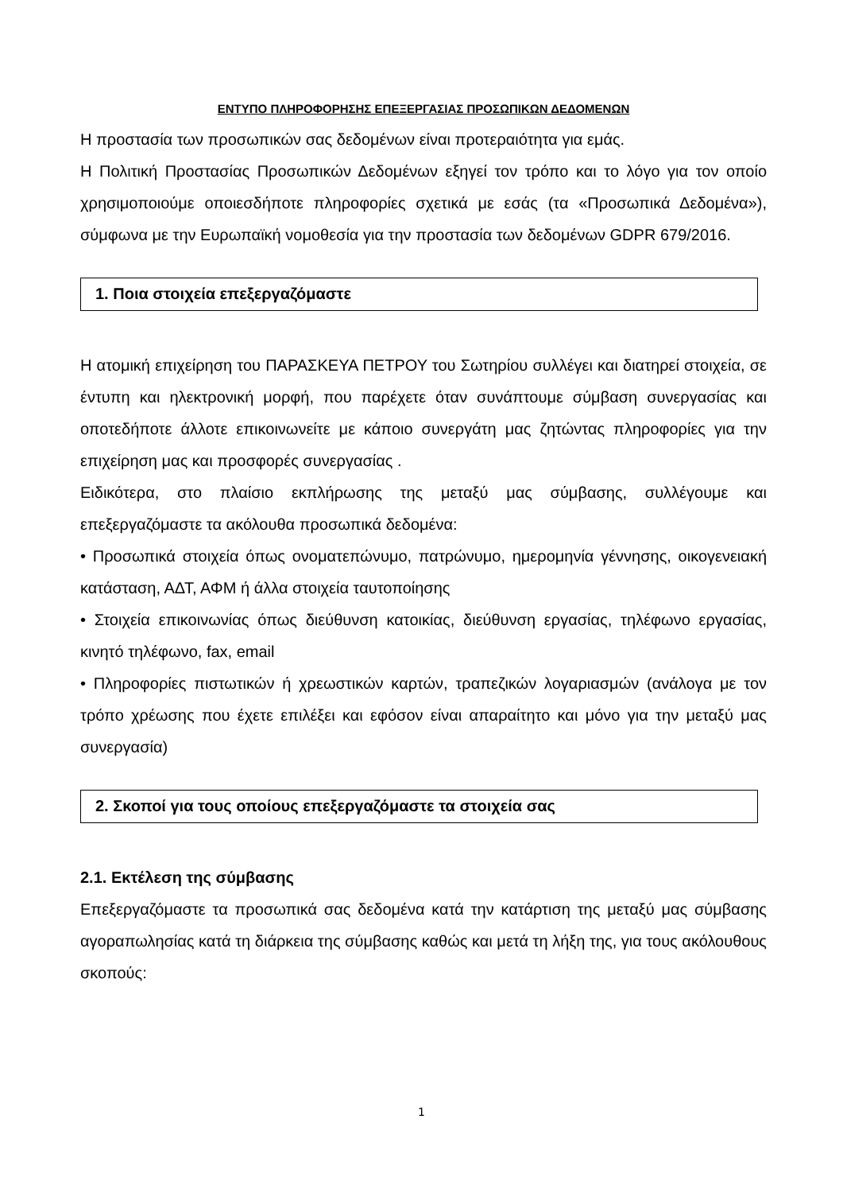ΕΝΤΥΠΟ ΠΛΗΡΟΦΟΡΗΣΗΣ ΕΠΕΞΕΡΓΑΣΙΑΣ ΠΡΟΣΩΠΙΚΩΝ ΔΕΔΟΜΕΝΩΝ
Η προστασία των προσωπικών σας δεδομένων είναι προτεραιότητα για εμάς.
Η Πολιτική Προστασίας Προσωπικών Δεδομένων εξηγεί τον τρόπο και το λόγο για τον οποίο χρησιμοποιούμε οποιεσδήποτε πληροφορίες σχετικά με εσάς (τα «Προσωπικά Δεδομένα»), σύμφωνα με την Ευρωπαϊκή νομοθεσία για την προστασία των δεδομένων GDPR 679/2016.
1. Ποια στοιχεία επεξεργαζόμαστε
Η ατομική επιχείρηση του ΠΑΡΑΣΚΕΥΑ ΠΕΤΡΟΥ του Σωτηρίου συλλέγει και διατηρεί στοιχεία, σε έντυπη και ηλεκτρονική μορφή, που παρέχετε όταν συνάπτουμε σύμβαση συνεργασίας και οποτεδήποτε άλλοτε επικοινωνείτε με κάποιο συνεργάτη μας ζητώντας πληροφορίες για την επιχείρηση μας και προσφορές συνεργασίας .
Ειδικότερα, στο πλαίσιο εκπλήρωσης της μεταξύ μας σύμβασης, συλλέγουμε και επεξεργαζόμαστε τα ακόλουθα προσωπικά δεδομένα:
• Προσωπικά στοιχεία όπως ονοματεπώνυμο, πατρώνυμο, ημερομηνία γέννησης, οικογενειακή κατάσταση, ΑΔΤ, ΑΦΜ ή άλλα στοιχεία ταυτοποίησης
• Στοιχεία επικοινωνίας όπως διεύθυνση κατοικίας, διεύθυνση εργασίας, τηλέφωνο εργασίας, κινητό τηλέφωνο, fax, email
• Πληροφορίες πιστωτικών ή χρεωστικών καρτών, τραπεζικών λογαριασμών (ανάλογα με τον τρόπο χρέωσης που έχετε επιλέξει και εφόσον είναι απαραίτητο και μόνο για την μεταξύ μας συνεργασία)
2. Σκοποί για τους οποίους επεξεργαζόμαστε τα στοιχεία σας
2.1. Εκτέλεση της σύμβασης
Επεξεργαζόμαστε τα προσωπικά σας δεδομένα κατά την κατάρτιση της μεταξύ μας σύμβασης αγοραπωλησίας κατά τη διάρκεια της σύμβασης καθώς και μετά τη λήξη της, για τους ακόλουθους σκοπούς:
1